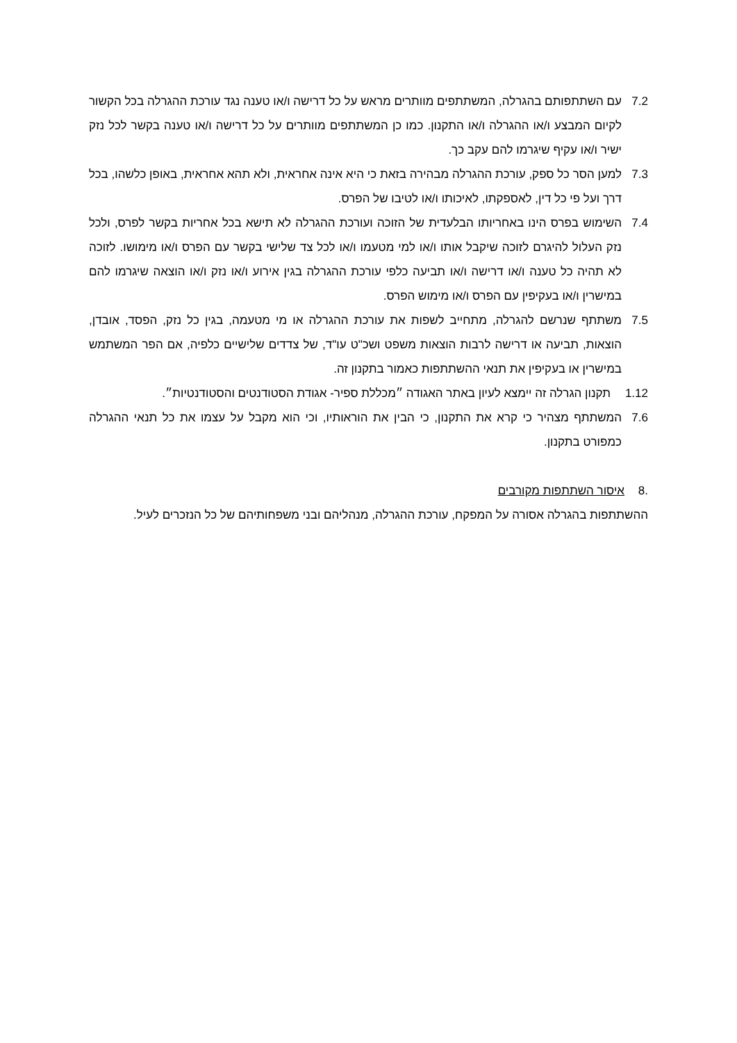7.2 עם השתתפותם בהגרלה, המשתתפים מוותרים מראש על כל דרישה ו/או טענה נגד עורכת ההגרלה בכל הקשור לקיום המבצע ו/או ההגרלה ו/או התקנון. כמו כן המשתתפים מוותרים על כל דרישה ו/או טענה בקשר לכל נזק ישיר ו/או עקיף שיגרמו להם עקב כך.
7.3 למען הסר כל ספק, עורכת ההגרלה מבהירה בזאת כי היא אינה אחראית, ולא תהא אחראית, באופן כלשהו, בכל דרך ועל פי כל דין, לאספקתו, לאיכותו ו/או לטיבו של הפרס.
7.4 השימוש בפרס הינו באחריותו הבלעדית של הזוכה ועורכת ההגרלה לא תישא בכל אחריות בקשר לפרס, ולכל נזק העלול להיגרם לזוכה שיקבל אותו ו/או למי מטעמו ו/או לכל צד שלישי בקשר עם הפרס ו/או מימושו. לזוכה לא תהיה כל טענה ו/או דרישה ו/או תביעה כלפי עורכת ההגרלה בגין אירוע ו/או נזק ו/או הוצאה שיגרמו להם במישרין ו/או בעקיפין עם הפרס ו/או מימוש הפרס.
7.5 משתתף שנרשם להגרלה, מתחייב לשפות את עורכת ההגרלה או מי מטעמה, בגין כל נזק, הפסד, אובדן, הוצאות, תביעה או דרישה לרבות הוצאות משפט ושכ"ט עו"ד, של צדדים שלישיים כלפיה, אם הפר המשתמש במישרין או בעקיפין את תנאי ההשתתפות כאמור בתקנון זה.
1.12 תקנון הגרלה זה יימצא לעיון באתר האגודה ״מכללת ספיר- אגודת הסטודנטים והסטודנטיות״.
7.6 המשתתף מצהיר כי קרא את התקנון, כי הבין את הוראותיו, וכי הוא מקבל על עצמו את כל תנאי ההגרלה כמפורט בתקנון.
8. איסור השתתפות מקורבים
ההשתתפות בהגרלה אסורה על המפקח, עורכת ההגרלה, מנהליהם ובני משפחותיהם של כל הנזכרים לעיל.